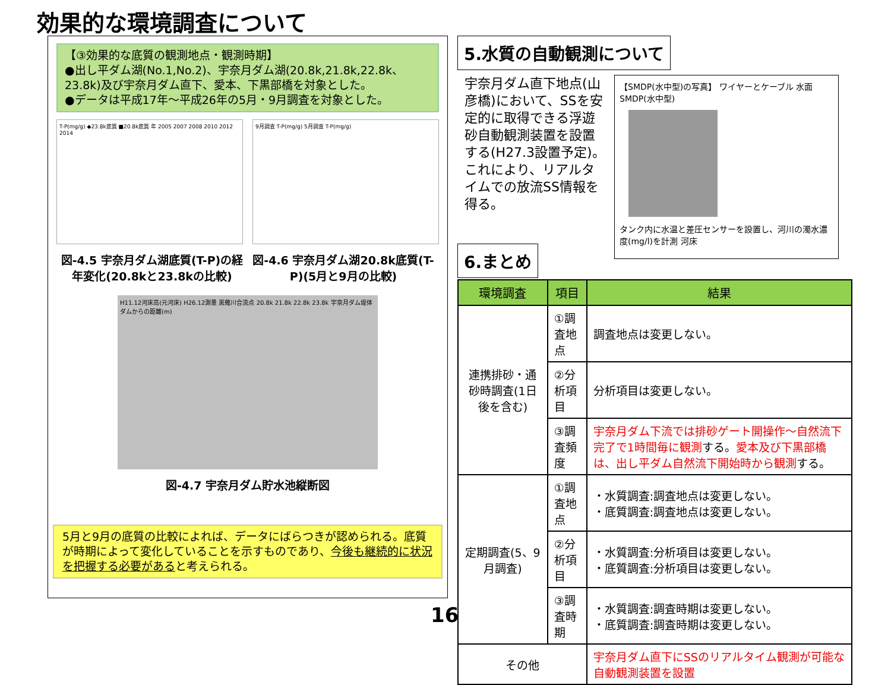効果的な環境調査について
【③効果的な底質の観測地点・観測時期】
●出し平ダム湖(No.1,No.2)、宇奈月ダム湖(20.8k,21.8k,22.8k、23.8k)及び宇奈月ダム直下、愛本、下黒部橋を対象とした。
●データは平成17年～平成26年の5月・9月調査を対象とした。
T-P(mg/g) ◆23.8k底質 ■20.8k底質 年 2005 2007 2008 2010 2012 2014
9月調査 T-P(mg/g) 5月調査 T-P(mg/g)
図-4.5 宇奈月ダム湖底質(T-P)の経年変化(20.8kと23.8kの比較)
図-4.6 宇奈月ダム湖20.8k底質(T-P)(5月と9月の比較)
H11.12河床高(元河床) H26.12測量 黒薙川合流点 20.8k 21.8k 22.8k 23.8k 宇奈月ダム堤体 ダムからの距離(m)
図-4.7 宇奈月ダム貯水池縦断図
5月と9月の底質の比較によれば、データにばらつきが認められる。底質が時期によって変化していることを示すものであり、今後も継続的に状況を把握する必要があると考えられる。
5.水質の自動観測について
宇奈月ダム直下地点(山彦橋)において、SSを安定的に取得できる浮遊砂自動観測装置を設置する(H27.3設置予定)。これにより、リアルタイムでの放流SS情報を得る。
【SMDP(水中型)の写真】 ワイヤーとケーブル 水面 SMDP(水中型)
タンク内に水温と差圧センサーを設置し、河川の濁水濃度(mg/l)を計測 河床
6.まとめ
| 環境調査 | 項目 | 結果 |
| --- | --- | --- |
| 連携排砂・通砂時調査(1日後を含む) | ①調査地点 | 調査地点は変更しない。 |
| | ②分析項目 | 分析項目は変更しない。 |
| | ③調査頻度 | 宇奈月ダム下流では排砂ゲート開操作～自然流下完了で1時間毎に観測 する。 愛本及び下黒部橋は、出し平ダム自然流下開始時から観測 する。 |
| 定期調査(5、9月調査) | ①調査地点 | ・水質調査:調査地点は変更しない。 ・底質調査:調査地点は変更しない。 |
| | ②分析項目 | ・水質調査:分析項目は変更しない。 ・底質調査:分析項目は変更しない。 |
| | ③調査時期 | ・水質調査:調査時期は変更しない。 ・底質調査:調査時期は変更しない。 |
| その他 | | 宇奈月ダム直下にSSのリアルタイム観測が可能な自動観測装置を設置 |
16